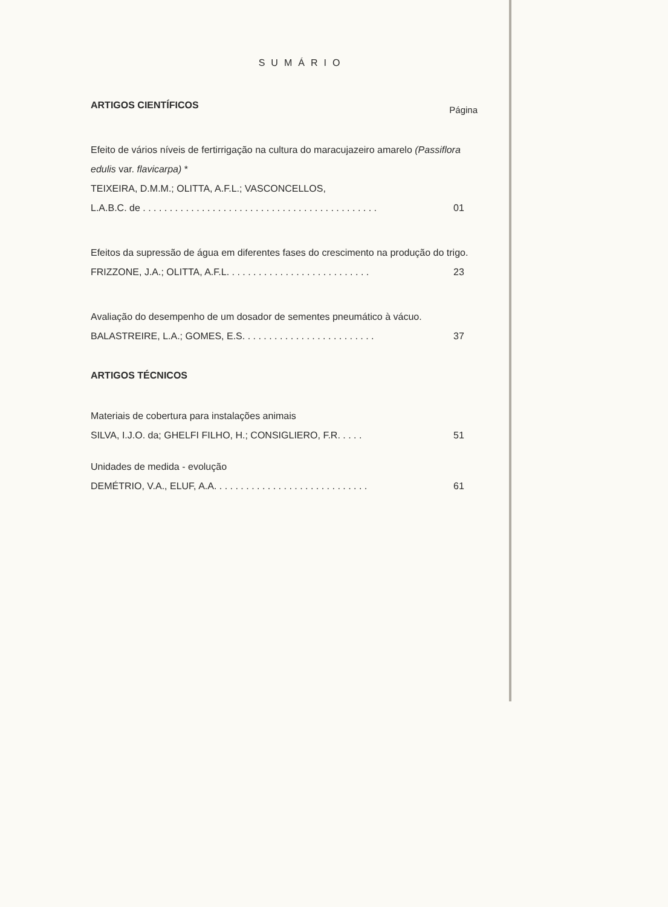SUMÁRIO
ARTIGOS CIENTÍFICOS Página
Efeito de vários níveis de fertirrigação na cultura do maracujazeiro amarelo (Passiflora edulis var. flavicarpa) *
TEIXEIRA, D.M.M.; OLITTA, A.F.L.; VASCONCELLOS,
L.A.B.C. de . . . . . . . . . . . . . . . . . . . . . . . . . . . . . . . . . . . . . . . . . . . . 01
Efeitos da supressão de água em diferentes fases do crescimento na produção do trigo.
FRIZZONE, J.A.; OLITTA, A.F.L. . . . . . . . . . . . . . . . . . . . . . . . . . . 23
Avaliação do desempenho de um dosador de sementes pneumático à vácuo.
BALASTREIRE, L.A.; GOMES, E.S. . . . . . . . . . . . . . . . . . . . . . . . . 37
ARTIGOS TÉCNICOS
Materiais de cobertura para instalações animais
SILVA, I.J.O. da; GHELFI FILHO, H.; CONSIGLIERO, F.R. . . . . 51
Unidades de medida - evolução
DEMÉTRIO, V.A., ELUF, A.A. . . . . . . . . . . . . . . . . . . . . . . . . . . . . 61